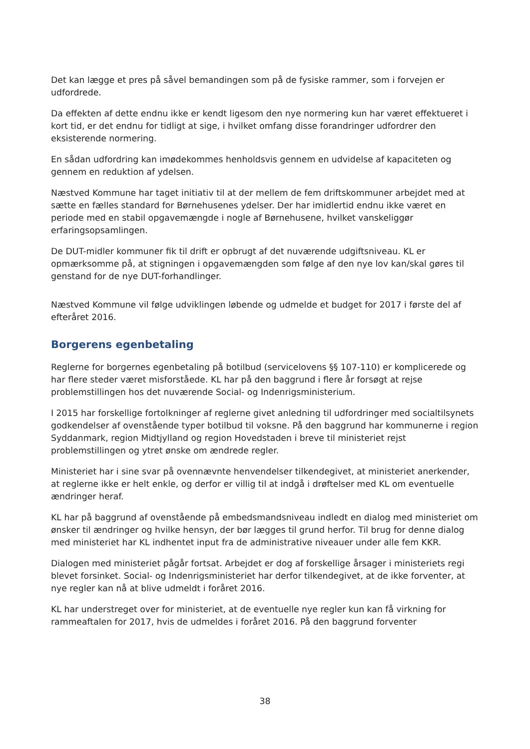Det kan lægge et pres på såvel bemandingen som på de fysiske rammer, som i forvejen er udfordrede.
Da effekten af dette endnu ikke er kendt ligesom den nye normering kun har været effektueret i kort tid, er det endnu for tidligt at sige, i hvilket omfang disse forandringer udfordrer den eksisterende normering.
En sådan udfordring kan imødekommes henholdsvis gennem en udvidelse af kapaciteten og gennem en reduktion af ydelsen.
Næstved Kommune har taget initiativ til at der mellem de fem driftskommuner arbejdet med at sætte en fælles standard for Børnehusenes ydelser. Der har imidlertid endnu ikke været en periode med en stabil opgavemængde i nogle af Børnehusene, hvilket vanskeliggør erfaringsopsamlingen.
De DUT-midler kommuner fik til drift er opbrugt af det nuværende udgiftsniveau. KL er opmærksomme på, at stigningen i opgavemængden som følge af den nye lov kan/skal gøres til genstand for de nye DUT-forhandlinger.
Næstved Kommune vil følge udviklingen løbende og udmelde et budget for 2017 i første del af efteråret 2016.
Borgerens egenbetaling
Reglerne for borgernes egenbetaling på botilbud (servicelovens §§ 107-110) er komplicerede og har flere steder været misforståede. KL har på den baggrund i flere år forsøgt at rejse problemstillingen hos det nuværende Social- og Indenrigsministerium.
I 2015 har forskellige fortolkninger af reglerne givet anledning til udfordringer med socialtilsynets godkendelser af ovenstående typer botilbud til voksne. På den baggrund har kommunerne i region Syddanmark, region Midtjylland og region Hovedstaden i breve til ministeriet rejst problemstillingen og ytret ønske om ændrede regler.
Ministeriet har i sine svar på ovennævnte henvendelser tilkendegivet, at ministeriet anerkender, at reglerne ikke er helt enkle, og derfor er villig til at indgå i drøftelser med KL om eventuelle ændringer heraf.
KL har på baggrund af ovenstående på embedsmandsniveau indledt en dialog med ministeriet om ønsker til ændringer og hvilke hensyn, der bør lægges til grund herfor. Til brug for denne dialog med ministeriet har KL indhentet input fra de administrative niveauer under alle fem KKR.
Dialogen med ministeriet pågår fortsat. Arbejdet er dog af forskellige årsager i ministeriets regi blevet forsinket. Social- og Indenrigsministeriet har derfor tilkendegivet, at de ikke forventer, at nye regler kan nå at blive udmeldt i foråret 2016.
KL har understreget over for ministeriet, at de eventuelle nye regler kun kan få virkning for rammeaftalen for 2017, hvis de udmeldes i foråret 2016. På den baggrund forventer
38